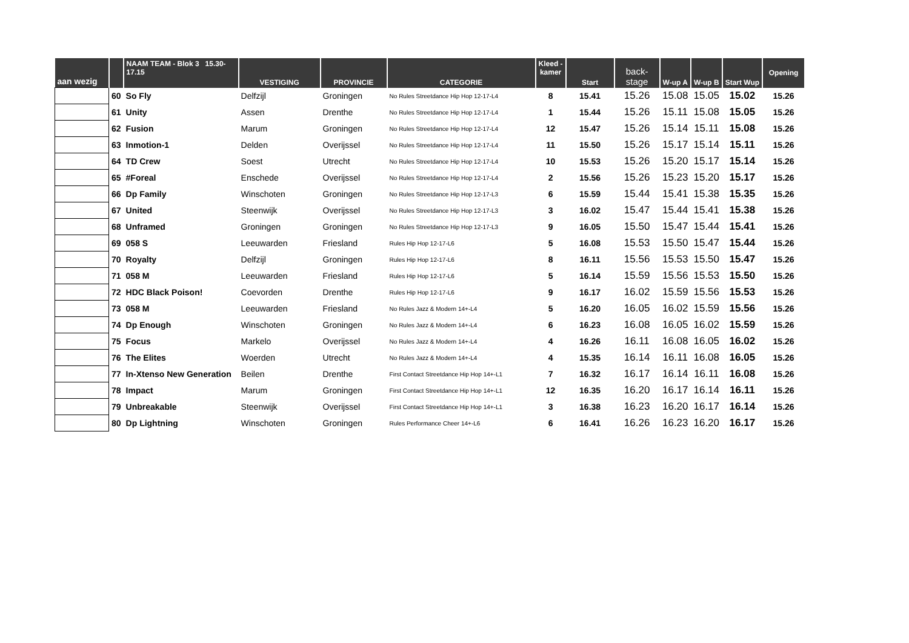| aan wezig | | NAAM TEAM - Blok 3 15.30- 17.15 | VESTIGING | PROVINCIE | CATEGORIE | Kleed - kamer | Start | back- stage | W-up A | W-up B | Start Wup | Opening |
| --- | --- | --- | --- | --- | --- | --- | --- | --- | --- | --- | --- | --- |
| | 60 | So Fly | Delfzijl | Groningen | No Rules Streetdance Hip Hop 12-17-L4 | 8 | 15.41 | 15.26 | 15.08 | 15.05 | 15.02 | 15.26 |
| | 61 | Unity | Assen | Drenthe | No Rules Streetdance Hip Hop 12-17-L4 | 1 | 15.44 | 15.26 | 15.11 | 15.08 | 15.05 | 15.26 |
| | 62 | Fusion | Marum | Groningen | No Rules Streetdance Hip Hop 12-17-L4 | 12 | 15.47 | 15.26 | 15.14 | 15.11 | 15.08 | 15.26 |
| | 63 | Inmotion-1 | Delden | Overijssel | No Rules Streetdance Hip Hop 12-17-L4 | 11 | 15.50 | 15.26 | 15.17 | 15.14 | 15.11 | 15.26 |
| | 64 | TD Crew | Soest | Utrecht | No Rules Streetdance Hip Hop 12-17-L4 | 10 | 15.53 | 15.26 | 15.20 | 15.17 | 15.14 | 15.26 |
| | 65 | #Foreal | Enschede | Overijssel | No Rules Streetdance Hip Hop 12-17-L4 | 2 | 15.56 | 15.26 | 15.23 | 15.20 | 15.17 | 15.26 |
| | 66 | Dp Family | Winschoten | Groningen | No Rules Streetdance Hip Hop 12-17-L3 | 6 | 15.59 | 15.44 | 15.41 | 15.38 | 15.35 | 15.26 |
| | 67 | United | Steenwijk | Overijssel | No Rules Streetdance Hip Hop 12-17-L3 | 3 | 16.02 | 15.47 | 15.44 | 15.41 | 15.38 | 15.26 |
| | 68 | Unframed | Groningen | Groningen | No Rules Streetdance Hip Hop 12-17-L3 | 9 | 16.05 | 15.50 | 15.47 | 15.44 | 15.41 | 15.26 |
| | 69 | 058 S | Leeuwarden | Friesland | Rules Hip Hop 12-17-L6 | 5 | 16.08 | 15.53 | 15.50 | 15.47 | 15.44 | 15.26 |
| | 70 | Royalty | Delfzijl | Groningen | Rules Hip Hop 12-17-L6 | 8 | 16.11 | 15.56 | 15.53 | 15.50 | 15.47 | 15.26 |
| | 71 | 058 M | Leeuwarden | Friesland | Rules Hip Hop 12-17-L6 | 5 | 16.14 | 15.59 | 15.56 | 15.53 | 15.50 | 15.26 |
| | 72 | HDC Black Poison! | Coevorden | Drenthe | Rules Hip Hop 12-17-L6 | 9 | 16.17 | 16.02 | 15.59 | 15.56 | 15.53 | 15.26 |
| | 73 | 058 M | Leeuwarden | Friesland | No Rules Jazz & Modern 14+-L4 | 5 | 16.20 | 16.05 | 16.02 | 15.59 | 15.56 | 15.26 |
| | 74 | Dp Enough | Winschoten | Groningen | No Rules Jazz & Modern 14+-L4 | 6 | 16.23 | 16.08 | 16.05 | 16.02 | 15.59 | 15.26 |
| | 75 | Focus | Markelo | Overijssel | No Rules Jazz & Modern 14+-L4 | 4 | 16.26 | 16.11 | 16.08 | 16.05 | 16.02 | 15.26 |
| | 76 | The Elites | Woerden | Utrecht | No Rules Jazz & Modern 14+-L4 | 4 | 15.35 | 16.14 | 16.11 | 16.08 | 16.05 | 15.26 |
| | 77 | In-Xtenso New Generation | Beilen | Drenthe | First Contact Streetdance Hip Hop 14+-L1 | 7 | 16.32 | 16.17 | 16.14 | 16.11 | 16.08 | 15.26 |
| | 78 | Impact | Marum | Groningen | First Contact Streetdance Hip Hop 14+-L1 | 12 | 16.35 | 16.20 | 16.17 | 16.14 | 16.11 | 15.26 |
| | 79 | Unbreakable | Steenwijk | Overijssel | First Contact Streetdance Hip Hop 14+-L1 | 3 | 16.38 | 16.23 | 16.20 | 16.17 | 16.14 | 15.26 |
| | 80 | Dp Lightning | Winschoten | Groningen | Rules Performance Cheer 14+-L6 | 6 | 16.41 | 16.26 | 16.23 | 16.20 | 16.17 | 15.26 |